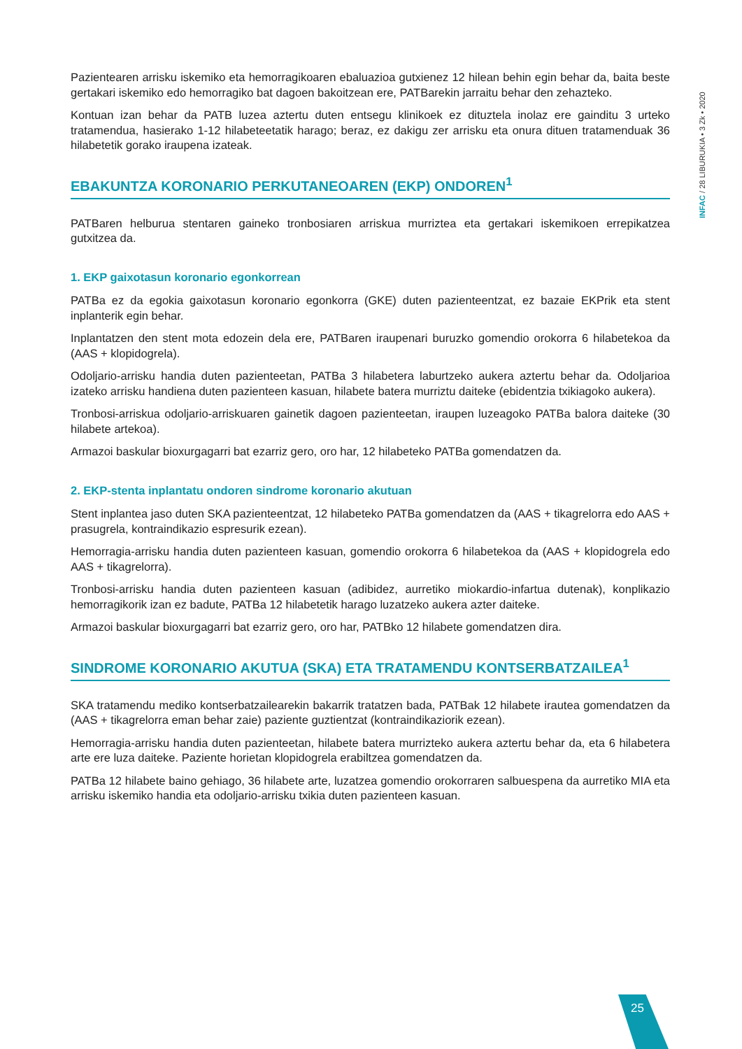INFAC / 28 LIBURUKIA • 3 Zk • 2020
Pazientearen arrisku iskemiko eta hemorragikoaren ebaluazioa gutxienez 12 hilean behin egin behar da, baita beste gertakari iskemiko edo hemorragiko bat dagoen bakoitzean ere, PATBarekin jarraitu behar den zehazteko.
Kontuan izan behar da PATB luzea aztertu duten entsegu klinikoek ez dituztela inolaz ere gainditu 3 urteko tratamendua, hasierako 1-12 hilabeteetatik harago; beraz, ez dakigu zer arrisku eta onura dituen tratamenduak 36 hilabetetik gorako iraupena izateak.
EBAKUNTZA KORONARIO PERKUTANEOAREN (EKP) ONDOREN<sup>1</sup>
PATBaren helburua stentaren gaineko tronbosiaren arriskua murriztea eta gertakari iskemikoen errepikatzea gutxitzea da.
1. EKP gaixotasun koronario egonkorrean
PATBa ez da egokia gaixotasun koronario egonkorra (GKE) duten pazienteentzat, ez bazaie EKPrik eta stent inplanterik egin behar.
Inplantatzen den stent mota edozein dela ere, PATBaren iraupenari buruzko gomendio orokorra 6 hilabetekoa da (AAS + klopidogrela).
Odoljario-arrisku handia duten pazienteetan, PATBa 3 hilabetera laburtzeko aukera aztertu behar da. Odoljarioa izateko arrisku handiena duten pazienteen kasuan, hilabete batera murriztu daiteke (ebidentzia txikiagoko aukera).
Tronbosi-arriskua odoljario-arriskuaren gainetik dagoen pazienteetan, iraupen luzeagoko PATBa balora daiteke (30 hilabete artekoa).
Armazoi baskular bioxurgagarri bat ezarriz gero, oro har, 12 hilabeteko PATBa gomendatzen da.
2. EKP-stenta inplantatu ondoren sindrome koronario akutuan
Stent inplantea jaso duten SKA pazienteentzat, 12 hilabeteko PATBa gomendatzen da (AAS + tikagrelorra edo AAS + prasugrela, kontraindikazio espresurik ezean).
Hemorragia-arrisku handia duten pazienteen kasuan, gomendio orokorra 6 hilabetekoa da (AAS + klopidogrela edo AAS + tikagrelorra).
Tronbosi-arrisku handia duten pazienteen kasuan (adibidez, aurretiko miokardio-infartua dutenak), konplikazio hemorragikorik izan ez badute, PATBa 12 hilabetetik harago luzatzeko aukera azter daiteke.
Armazoi baskular bioxurgagarri bat ezarriz gero, oro har, PATBko 12 hilabete gomendatzen dira.
SINDROME KORONARIO AKUTUA (SKA) ETA TRATAMENDU KONTSERBATZAILEA<sup>1</sup>
SKA tratamendu mediko kontserbatzailearekin bakarrik tratatzen bada, PATBak 12 hilabete irautea gomendatzen da (AAS + tikagrelorra eman behar zaie) paziente guztientzat (kontraindikaziorik ezean).
Hemorragia-arrisku handia duten pazienteetan, hilabete batera murrizteko aukera aztertu behar da, eta 6 hilabetera arte ere luza daiteke. Paziente horietan klopidogrela erabiltzea gomendatzen da.
PATBa 12 hilabete baino gehiago, 36 hilabete arte, luzatzea gomendio orokorraren salbuespena da aurretiko MIA eta arrisku iskemiko handia eta odoljario-arrisku txikia duten pazienteen kasuan.
25